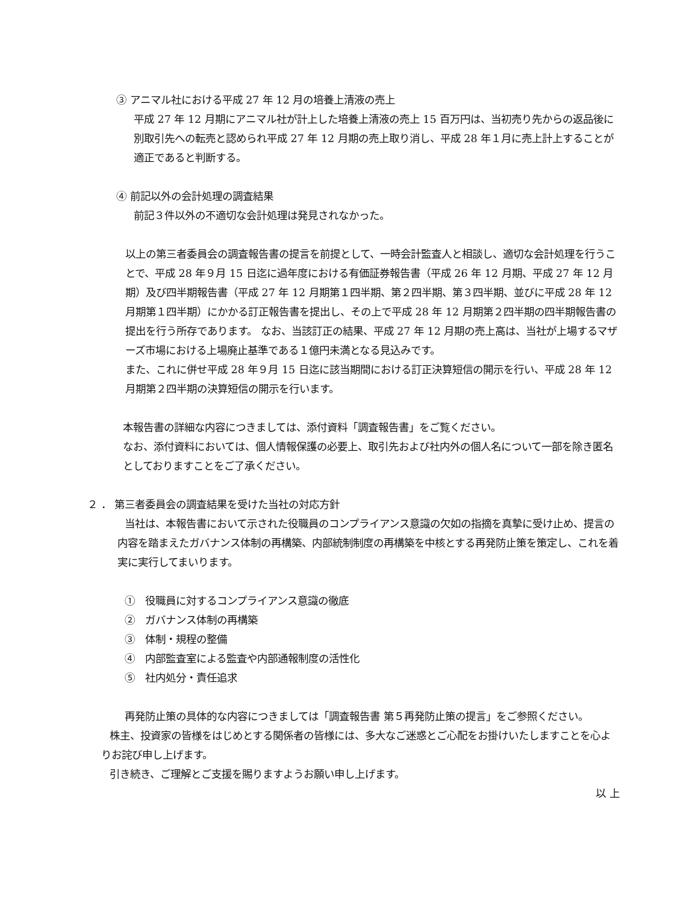③ アニマル社における平成 27 年 12 月の培養上清液の売上
平成 27 年 12 月期にアニマル社が計上した培養上清液の売上 15 百万円は、当初売り先からの返品後に別取引先への転売と認められ平成 27 年 12 月期の売上取り消し、平成 28 年１月に売上計上することが適正であると判断する。
④ 前記以外の会計処理の調査結果
前記３件以外の不適切な会計処理は発見されなかった。
以上の第三者委員会の調査報告書の提言を前提として、一時会計監査人と相談し、適切な会計処理を行うことで、平成 28 年９月 15 日迄に過年度における有価証券報告書（平成 26 年 12 月期、平成 27 年 12 月期）及び四半期報告書（平成 27 年 12 月期第１四半期、第２四半期、第３四半期、並びに平成 28 年 12 月期第１四半期）にかかる訂正報告書を提出し、その上で平成 28 年 12 月期第２四半期の四半期報告書の提出を行う所存であります。 なお、当該訂正の結果、平成 27 年 12 月期の売上高は、当社が上場するマザーズ市場における上場廃止基準である１億円未満となる見込みです。
また、これに併せ平成 28 年９月 15 日迄に該当期間における訂正決算短信の開示を行い、平成 28 年 12 月期第２四半期の決算短信の開示を行います。
本報告書の詳細な内容につきましては、添付資料「調査報告書」をご覧ください。
なお、添付資料においては、個人情報保護の必要上、取引先および社内外の個人名について一部を除き匿名としておりますことをご了承ください。
２ ． 第三者委員会の調査結果を受けた当社の対応方針
当社は、本報告書において示された役職員のコンプライアンス意識の欠如の指摘を真摯に受け止め、提言の内容を踏まえたガバナンス体制の再構築、内部統制制度の再構築を中核とする再発防止策を策定し、これを着実に実行してまいります。
①　役職員に対するコンプライアンス意識の徹底
②　ガバナンス体制の再構築
③　体制・規程の整備
④　内部監査室による監査や内部通報制度の活性化
⑤　社内処分・責任追求
再発防止策の具体的な内容につきましては「調査報告書 第５再発防止策の提言」をご参照ください。
株主、投資家の皆様をはじめとする関係者の皆様には、多大なご迷惑とご心配をお掛けいたしますことを心よりお詫び申し上げます。
引き続き、ご理解とご支援を賜りますようお願い申し上げます。
以 上